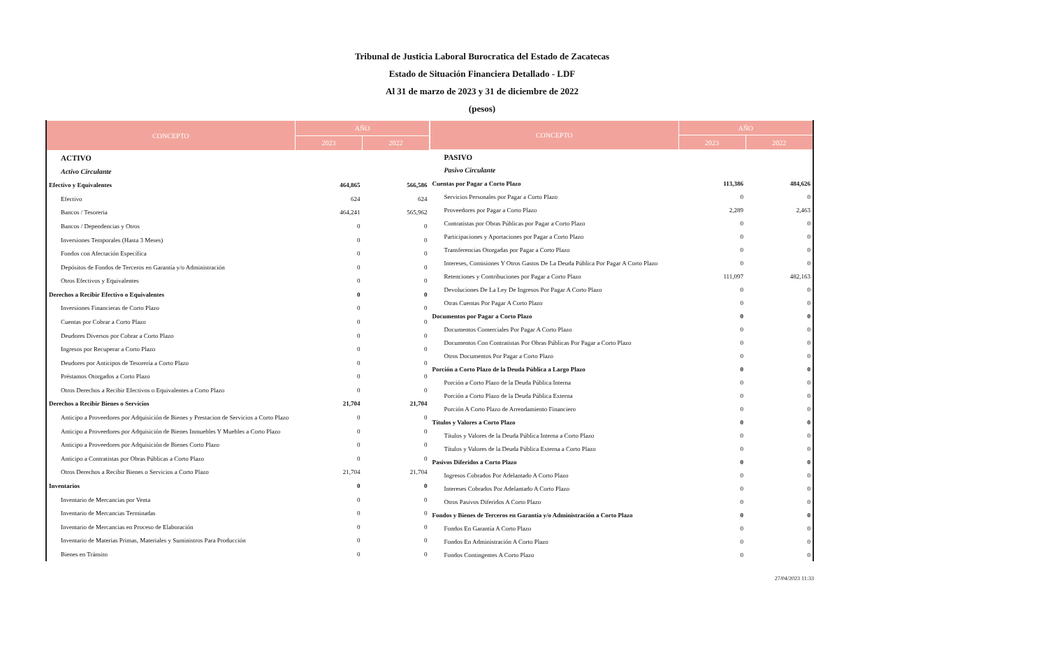Tribunal de Justicia Laboral Burocratica del Estado de Zacatecas
Estado de Situación Financiera Detallado - LDF
Al 31 de marzo de 2023 y 31 de diciembre de 2022
(pesos)
| CONCEPTO | AÑO | |
| --- | --- | --- |
| | 2023 | 2022 |
| ACTIVO | | |
| Activo Circulante | | |
| Efectivo y Equivalentes | 464,865 | 566,586 |
| Efectivo | 624 | 624 |
| Bancos / Tesoreria | 464,241 | 565,962 |
| Bancos / Dependencias y Otros | 0 | 0 |
| Inversiones Temporales (Hasta 3 Meses) | 0 | 0 |
| Fondos con Afectación Específica | 0 | 0 |
| Depósitos de Fondos de Terceros en Garantía y/o Administración | 0 | 0 |
| Otros Efectivos y Equivalentes | 0 | 0 |
| Derechos a Recibir Efectivo o Equivalentes | 0 | 0 |
| Inversiones Financieras de Corto Plazo | 0 | 0 |
| Cuentas por Cobrar a Corto Plazo | 0 | 0 |
| Deudores Diversos por Cobrar a Corto Plazo | 0 | 0 |
| Ingresos por Recuperar a Corto Plazo | 0 | 0 |
| Deudores por Anticipos de Tesorería a Corto Plazo | 0 | 0 |
| Préstamos Otorgados a Corto Plazo | 0 | 0 |
| Otros Derechos a Recibir Efectivos o Equivalentes a Corto Plazo | 0 | 0 |
| Derechos a Recibir Bienes o Servicios | 21,704 | 21,704 |
| Anticipo a Proveedores por Adquisición de Bienes y Prestacion de Servicios a Corto Plazo | 0 | 0 |
| Anticipo a Proveedores por Adquisición de Bienes Inmuebles Y Muebles a Corto Plazo | 0 | 0 |
| Anticipo a Proveedores por Adquisición de Bienes Corto Plazo | 0 | 0 |
| Anticipo a Contratistas por Obras Públicas a Corto Plazo | 0 | 0 |
| Otros Derechos a Recibir Bienes o Servicios a Corto Plazo | 21,704 | 21,704 |
| Inventarios | 0 | 0 |
| Inventario de Mercancias por Venta | 0 | 0 |
| Inventario de Mercancias Terminadas | 0 | 0 |
| Inventario de Mercancias en Proceso de Elaboración | 0 | 0 |
| Inventario de Materias Primas, Materiales y Suministros Para Producción | 0 | 0 |
| Bienes en Tránsito | 0 | 0 |
| CONCEPTO | AÑO | |
| --- | --- | --- |
| | 2023 | 2022 |
| PASIVO | | |
| Pasivo Circulante | | |
| Cuentas por Pagar a Corto Plazo | 113,386 | 484,626 |
| Servicios Personales por Pagar a Corto Plazo | 0 | 0 |
| Proveedores por Pagar a Corto Plazo | 2,289 | 2,463 |
| Contratistas por Obras Públicas por Pagar a Corto Plazo | 0 | 0 |
| Participaciones y Aportaciones por Pagar a Corto Plazo | 0 | 0 |
| Transferencias Otorgadas por Pagar a Corto Plazo | 0 | 0 |
| Intereses, Comisiones Y Otros Gastos De La Deuda Pública Por Pagar A Corto Plazo | 0 | 0 |
| Retenciones y Contribuciones por Pagar a Corto Plazo | 111,097 | 482,163 |
| Devoluciones De La Ley De Ingresos Por Pagar A Corto Plazo | 0 | 0 |
| Otras Cuentas Por Pagar A Corto Plazo | 0 | 0 |
| Documentos por Pagar a Corto Plazo | 0 | 0 |
| Documentos Comerciales Por Pagar A Corto Plazo | 0 | 0 |
| Documentos Con Contratistas Por Obras Públicas Por Pagar a Corto Plazo | 0 | 0 |
| Otros Documentos Por Pagar a Corto Plazo | 0 | 0 |
| Porción a Corto Plazo de la Deuda Pública a Largo Plazo | 0 | 0 |
| Porción a Corto Plazo de la Deuda Pública Interna | 0 | 0 |
| Porción a Corto Plazo de la Deuda Pública Externa | 0 | 0 |
| Porción A Corto Plazo de Arrendamiento Financiero | 0 | 0 |
| Títulos y Valores a Corto Plazo | 0 | 0 |
| Títulos y Valores de la Deuda Pública Interna a Corto Plazo | 0 | 0 |
| Títulos y Valores de la Deuda Pública Externa a Corto Plazo | 0 | 0 |
| Pasivos Diferidos a Corto Plazo | 0 | 0 |
| Ingresos Cobrados Por Adelantado A Corto Plazo | 0 | 0 |
| Intereses Cobrados Por Adelantado A Corto Plazo | 0 | 0 |
| Otros Pasivos Diferidos A Corto Plazo | 0 | 0 |
| Fondos y Bienes de Terceros en Garantia y/o Administración a Corto Plazo | 0 | 0 |
| Fondos En Garantía A Corto Plazo | 0 | 0 |
| Fondos En Administración A Corto Plazo | 0 | 0 |
| Fondos Contingentes A Corto Plazo | 0 | 0 |
27/04/2023 11:33